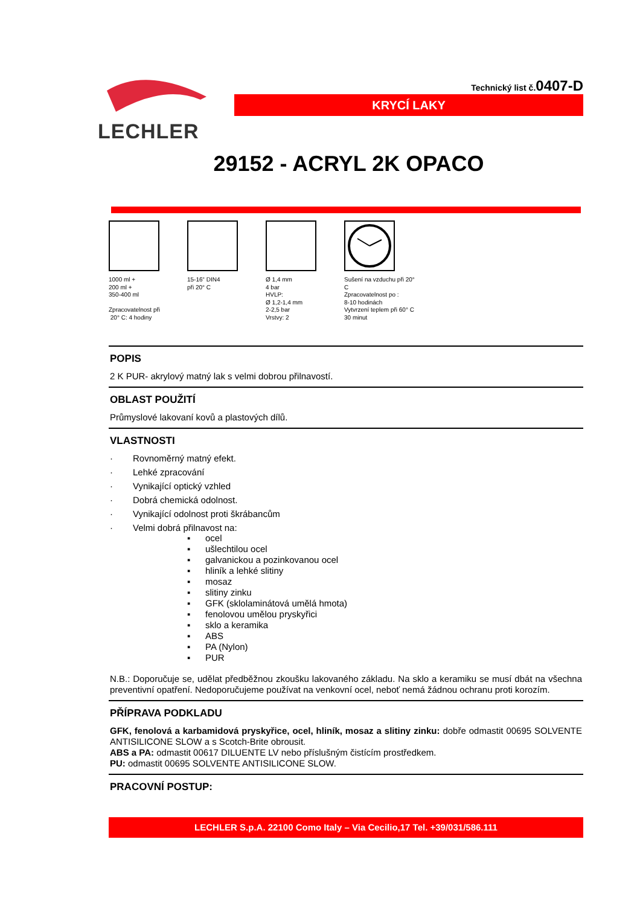LECHLER
Technický list č.0407-D
KRYCÍ LAKY
29152 - ACRYL 2K OPACO
1000 ml +
200 ml +
350-400 ml
Zpracovatelnost při
20° C: 4 hodiny
15-16“ DIN4
při 20° C
Ø 1,4 mm
4 bar
HVLP:
Ø 1,2-1,4 mm
2-2,5 bar
Vrstvy: 2
Sušení na vzduchu při 20°
C
Zpracovatelnost po :
8-10 hodinách
Vytvrzení teplem při 60° C
30 minut
POPIS
2 K PUR- akrylový matný lak s velmi dobrou přilnavostí.
OBLAST POUŽITÍ
Průmyslové lakovaní kovů a plastových dílů.
VLASTNOSTI
· Rovnoměrný matný efekt.
· Lehké zpracování
· Vynikající optický vzhled
· Dobrá chemická odolnost.
· Vynikající odolnost proti škrábancům
· Velmi dobrá přilnavost na:
▪ ocel
▪ ušlechtilou ocel
▪ galvanickou a pozinkovanou ocel
▪ hliník a lehké slitiny
▪ mosaz
▪ slitiny zinku
▪ GFK (sklolaminátová umělá hmota)
▪ fenolovou umělou pryskyřici
▪ sklo a keramika
▪ ABS
▪ PA (Nylon)
▪ PUR
N.B.: Doporučuje se, udělat předběžnou zkoušku lakovaného základu. Na sklo a keramiku se musí dbát na všechna preventivní opatření. Nedoporučujeme používat na venkovní ocel, neboť nemá žádnou ochranu proti korozím.
PŘÍPRAVA PODKLADU
GFK, fenolová a karbamidová pryskyřice, ocel, hliník, mosaz a slitiny zinku: dobře odmastit 00695 SOLVENTE ANTISILICONE SLOW a s Scotch-Brite obrousit.
ABS a PA: odmastit 00617 DILUENTE LV nebo příslušným čistícím prostředkem.
PU: odmastit 00695 SOLVENTE ANTISILICONE SLOW.
PRACOVNÍ POSTUP:
LECHLER S.p.A. 22100 Como Italy – Via Cecilio,17 Tel. +39/031/586.111